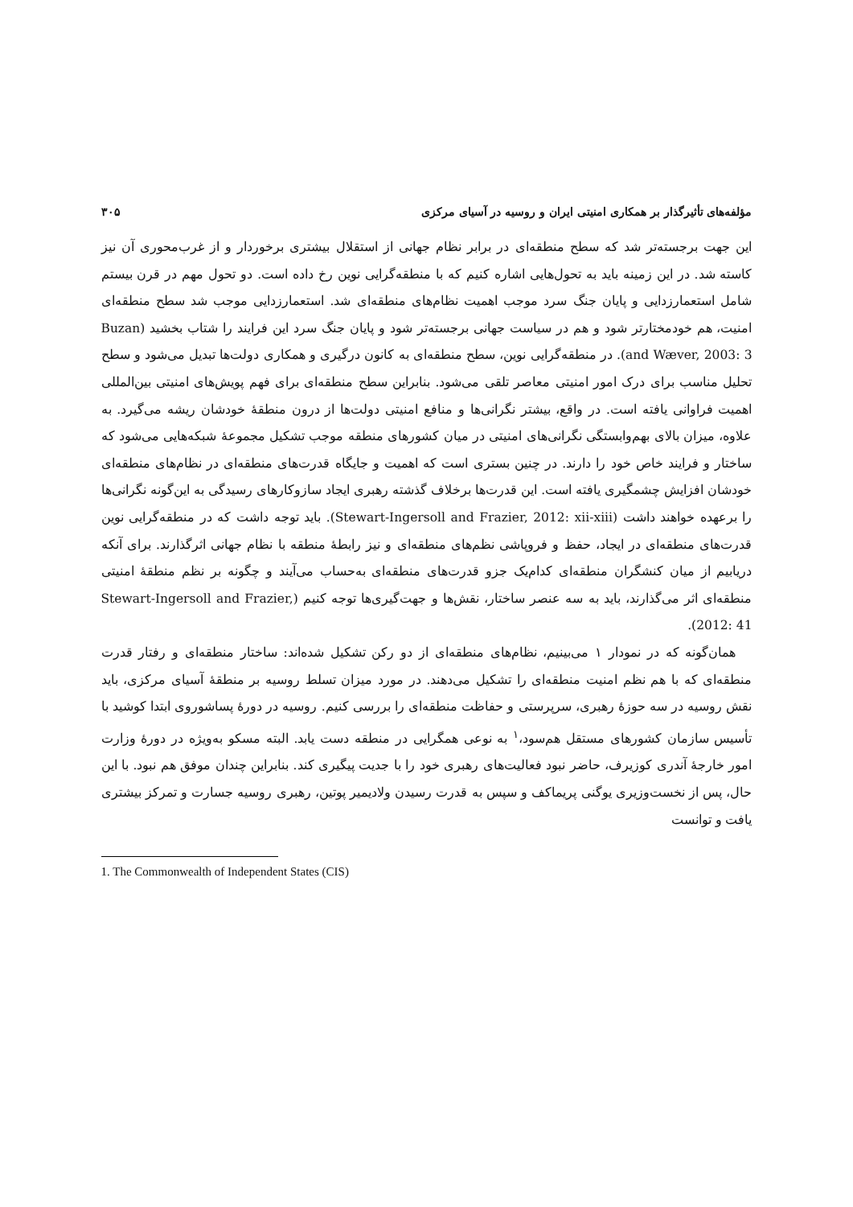مؤلفه‌های تأثیرگذار بر همکاری امنیتی ایران و روسیه در آسیای مرکزی ۳۰۵
این جهت برجسته‌تر شد که سطح منطقه‌ای در برابر نظام جهانی از استقلال بیشتری برخوردار و از غرب‌محوری آن نیز کاسته شد. در این زمینه باید به تحول‌هایی اشاره کنیم که با منطقه‌گرایی نوین رخ داده است. دو تحول مهم در قرن بیستم شامل استعمارزدایی و پایان جنگ سرد موجب اهمیت نظام‌های منطقه‌ای شد. استعمارزدایی موجب شد سطح منطقه‌ای امنیت، هم خودمختارتر شود و هم در سیاست جهانی برجسته‌تر شود و پایان جنگ سرد این فرایند را شتاب بخشید (Buzan and Wæver, 2003: 3). در منطقه‌گرایی نوین، سطح منطقه‌ای به کانون درگیری و همکاری دولت‌ها تبدیل می‌شود و سطح تحلیل مناسب برای درک امور امنیتی معاصر تلقی می‌شود. بنابراین سطح منطقه‌ای برای فهم پویش‌های امنیتی بین‌المللی اهمیت فراوانی یافته است. در واقع، بیشتر نگرانی‌ها و منافع امنیتی دولت‌ها از درون منطقهٔ خودشان ریشه می‌گیرد. به علاوه، میزان بالای بهم‌وابستگی نگرانی‌های امنیتی در میان کشورهای منطقه موجب تشکیل مجموعهٔ شبکه‌هایی می‌شود که ساختار و فرایند خاص خود را دارند. در چنین بستری است که اهمیت و جایگاه قدرت‌های منطقه‌ای در نظام‌های منطقه‌ای خودشان افزایش چشمگیری یافته است. این قدرت‌ها برخلاف گذشته رهبری ایجاد سازوکارهای رسیدگی به این‌گونه نگرانی‌ها را برعهده خواهند داشت (Stewart-Ingersoll and Frazier, 2012: xii-xiii). باید توجه داشت که در منطقه‌گرایی نوین قدرت‌های منطقه‌ای در ایجاد، حفظ و فروپاشی نظم‌های منطقه‌ای و نیز رابطهٔ منطقه با نظام جهانی اثرگذارند. برای آنکه دریابیم از میان کنشگران منطقه‌ای کدام‌یک جزو قدرت‌های منطقه‌ای به‌حساب می‌آیند و چگونه بر نظم منطقهٔ امنیتی منطقه‌ای اثر می‌گذارند، باید به سه عنصر ساختار، نقش‌ها و جهت‌گیری‌ها توجه کنیم (Stewart-Ingersoll and Frazier, 2012: 41).
همان‌گونه که در نمودار ۱ می‌بینیم، نظام‌های منطقه‌ای از دو رکن تشکیل شده‌اند: ساختار منطقه‌ای و رفتار قدرت منطقه‌ای که با هم نظم امنیت منطقه‌ای را تشکیل می‌دهند. در مورد میزان تسلط روسیه بر منطقهٔ آسیای مرکزی، باید نقش روسیه در سه حوزهٔ رهبری، سرپرستی و حفاظت منطقه‌ای را بررسی کنیم. روسیه در دورهٔ پساشوروی ابتدا کوشید با تأسیس سازمان کشورهای مستقل هم‌سود،<sup>۱</sup> به نوعی همگرایی در منطقه دست یابد. البته مسکو به‌ویژه در دورهٔ وزارت امور خارجهٔ آندری کوزیرف، حاضر نبود فعالیت‌های رهبری خود را با جدیت پیگیری کند. بنابراین چندان موفق هم نبود. با این حال، پس از نخست‌وزیری یوگنی پریماکف و سپس به قدرت رسیدن ولادیمیر پوتین، رهبری روسیه جسارت و تمرکز بیشتری یافت و توانست
1. The Commonwealth of Independent States (CIS)